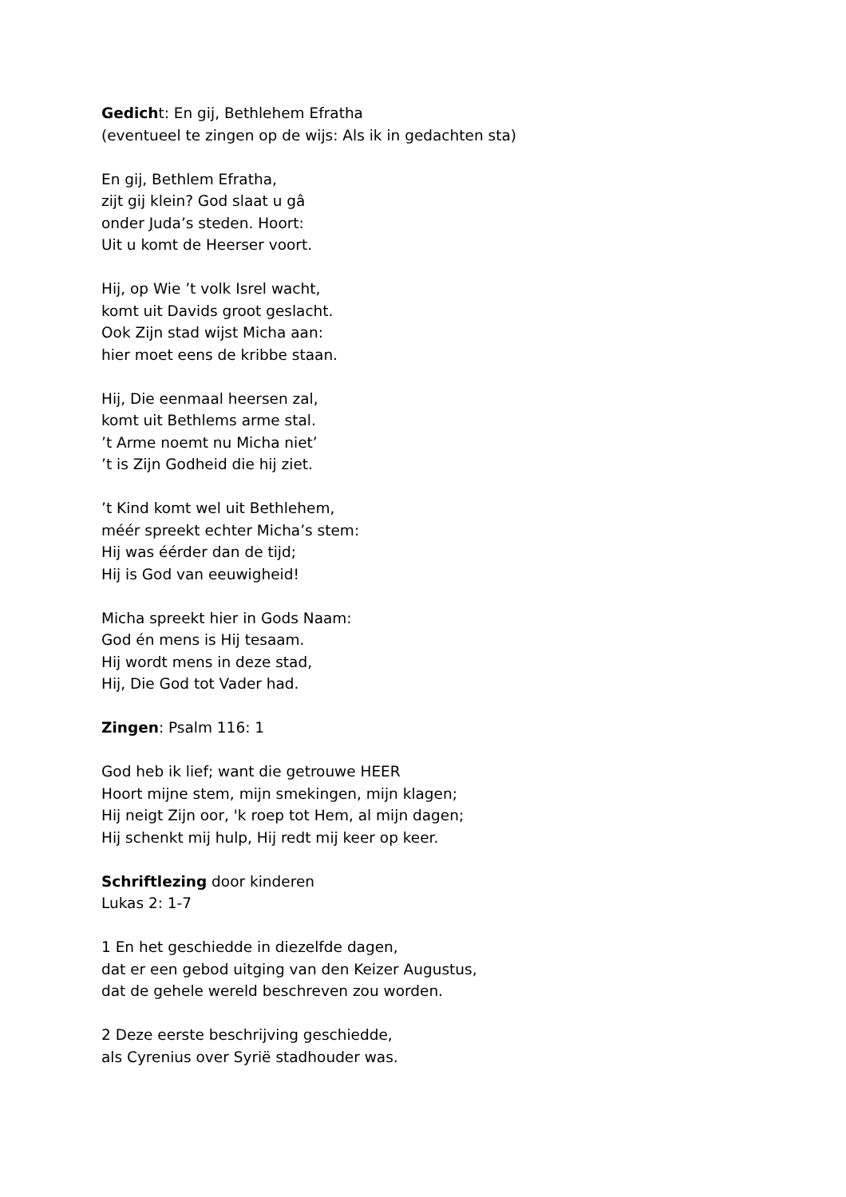Gedicht: En gij, Bethlehem Efratha
(eventueel te zingen op de wijs: Als ik in gedachten sta)
En gij, Bethlem Efratha,
zijt gij klein? God slaat u gâ
onder Juda’s steden. Hoort:
Uit u komt de Heerser voort.
Hij, op Wie ’t volk Isrel wacht,
komt uit Davids groot geslacht.
Ook Zijn stad wijst Micha aan:
hier moet eens de kribbe staan.
Hij, Die eenmaal heersen zal,
komt uit Bethlems arme stal.
’t Arme noemt nu Micha niet’
’t is Zijn Godheid die hij ziet.
’t Kind komt wel uit Bethlehem,
méér spreekt echter Micha’s stem:
Hij was éérder dan de tijd;
Hij is God van eeuwigheid!
Micha spreekt hier in Gods Naam:
God én mens is Hij tesaam.
Hij wordt mens in deze stad,
Hij, Die God tot Vader had.
Zingen: Psalm 116: 1
God heb ik lief; want die getrouwe HEER
Hoort mijne stem, mijn smekingen, mijn klagen;
Hij neigt Zijn oor, 'k roep tot Hem, al mijn dagen;
Hij schenkt mij hulp, Hij redt mij keer op keer.
Schriftlezing door kinderen
Lukas 2: 1-7
1 En het geschiedde in diezelfde dagen,
dat er een gebod uitging van den Keizer Augustus,
dat de gehele wereld beschreven zou worden.
2 Deze eerste beschrijving geschiedde,
als Cyrenius over Syrië stadhouder was.